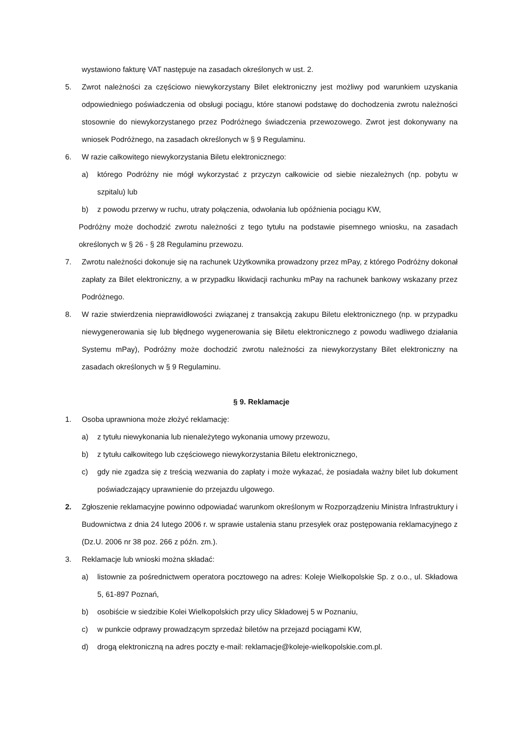wystawiono fakturę VAT następuje na zasadach określonych w ust. 2.
5. Zwrot należności za częściowo niewykorzystany Bilet elektroniczny jest możliwy pod warunkiem uzyskania odpowiedniego poświadczenia od obsługi pociągu, które stanowi podstawę do dochodzenia zwrotu należności stosownie do niewykorzystanego przez Podróżnego świadczenia przewozowego. Zwrot jest dokonywany na wniosek Podróżnego, na zasadach określonych w § 9 Regulaminu.
6. W razie całkowitego niewykorzystania Biletu elektronicznego:
a) którego Podróżny nie mógł wykorzystać z przyczyn całkowicie od siebie niezależnych (np. pobytu w szpitalu) lub
b) z powodu przerwy w ruchu, utraty połączenia, odwołania lub opóźnienia pociągu KW,
Podróżny może dochodzić zwrotu należności z tego tytułu na podstawie pisemnego wniosku, na zasadach określonych w § 26 - § 28 Regulaminu przewozu.
7. Zwrotu należności dokonuje się na rachunek Użytkownika prowadzony przez mPay, z którego Podróżny dokonał zapłaty za Bilet elektroniczny, a w przypadku likwidacji rachunku mPay na rachunek bankowy wskazany przez Podróżnego.
8. W razie stwierdzenia nieprawidłowości związanej z transakcją zakupu Biletu elektronicznego (np. w przypadku niewygenerowania się lub błędnego wygenerowania się Biletu elektronicznego z powodu wadliwego działania Systemu mPay), Podróżny może dochodzić zwrotu należności za niewykorzystany Bilet elektroniczny na zasadach określonych w § 9 Regulaminu.
§ 9. Reklamacje
1. Osoba uprawniona może złożyć reklamację:
a) z tytułu niewykonania lub nienależytego wykonania umowy przewozu,
b) z tytułu całkowitego lub częściowego niewykorzystania Biletu elektronicznego,
c) gdy nie zgadza się z treścią wezwania do zapłaty i może wykazać, że posiadała ważny bilet lub dokument poświadczający uprawnienie do przejazdu ulgowego.
2. Zgłoszenie reklamacyjne powinno odpowiadać warunkom określonym w Rozporządzeniu Ministra Infrastruktury i Budownictwa z dnia 24 lutego 2006 r. w sprawie ustalenia stanu przesyłek oraz postępowania reklamacyjnego z (Dz.U. 2006 nr 38 poz. 266 z późn. zm.).
3. Reklamacje lub wnioski można składać:
a) listownie za pośrednictwem operatora pocztowego na adres: Koleje Wielkopolskie Sp. z o.o., ul. Składowa 5, 61-897 Poznań,
b) osobiście w siedzibie Kolei Wielkopolskich przy ulicy Składowej 5 w Poznaniu,
c) w punkcie odprawy prowadzącym sprzedaż biletów na przejazd pociągami KW,
d) drogą elektroniczną na adres poczty e-mail: reklamacje@koleje-wielkopolskie.com.pl.